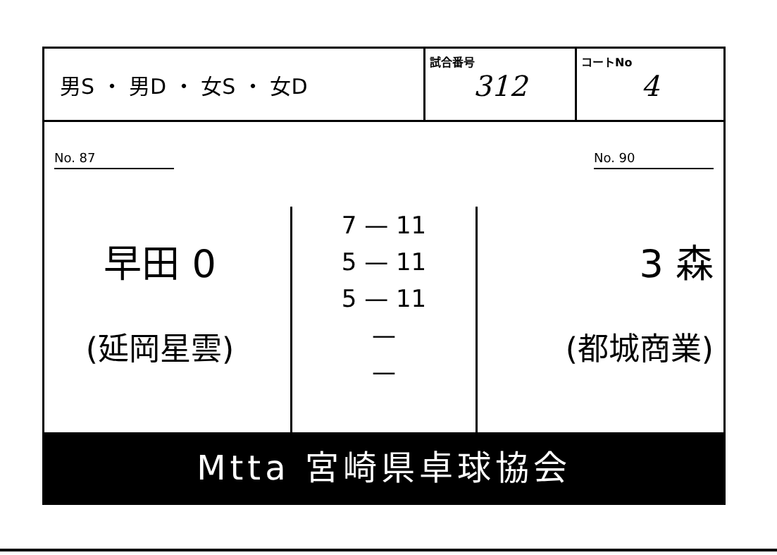| 男S ・ 男D ・ 女S ・ 女D | 試合番号 312 | コートNo 4 |
No. 87
早田 0
(延岡星雲)
7 — 11
5 — 11
5 — 11
—
—
No. 90
3 森
(都城商業)
Mtta 宮崎県卓球協会